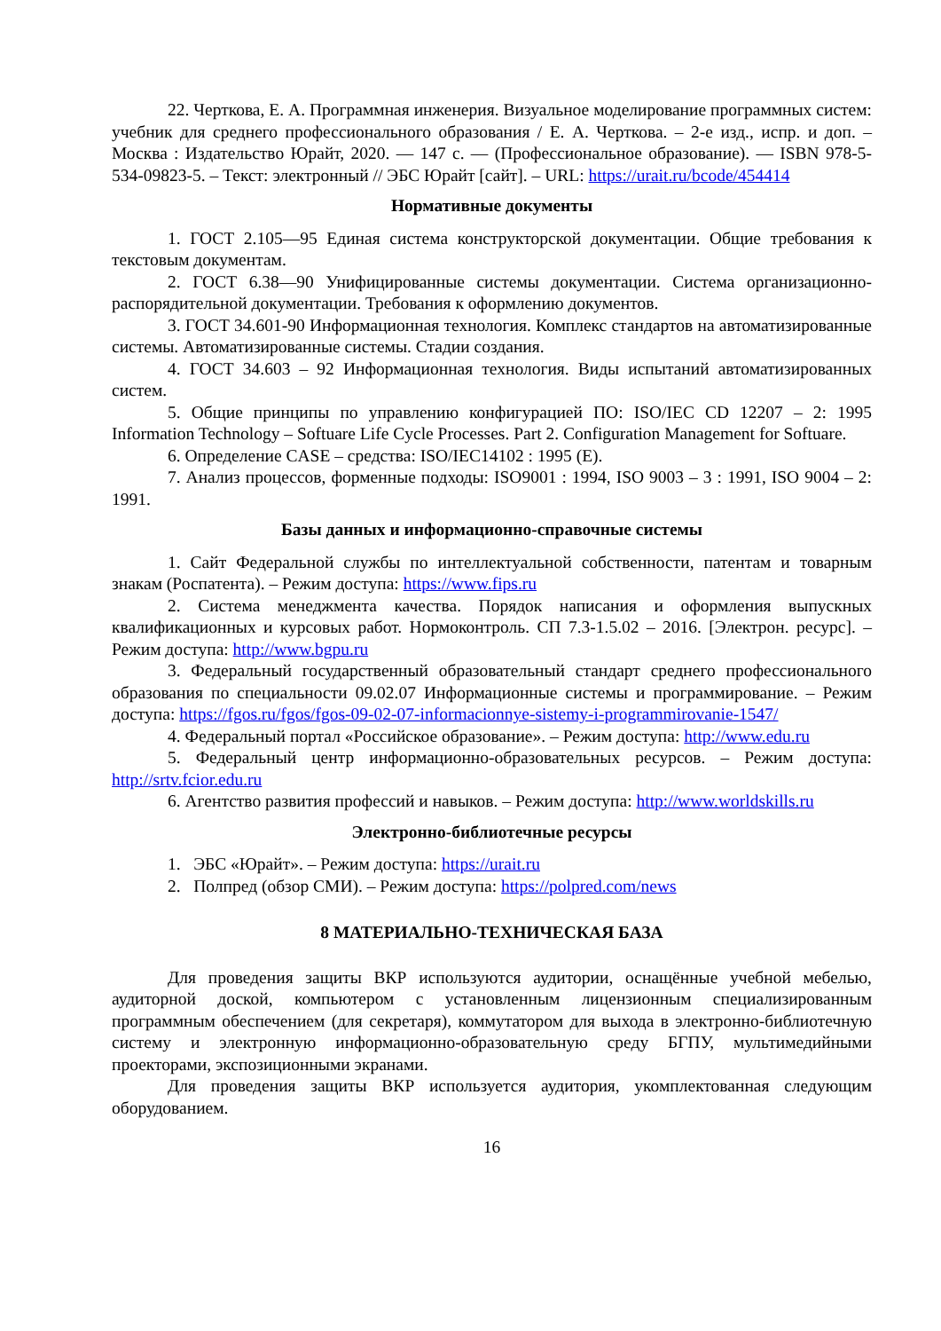22. Черткова, Е. А. Программная инженерия. Визуальное моделирование программных систем: учебник для среднего профессионального образования / Е. А. Черткова. – 2-е изд., испр. и доп. – Москва : Издательство Юрайт, 2020. — 147 с. — (Профессиональное образование). — ISBN 978-5-534-09823-5. – Текст: электронный // ЭБС Юрайт [сайт]. – URL: https://urait.ru/bcode/454414
Нормативные документы
1. ГОСТ 2.105—95 Единая система конструкторской документации. Общие требования к текстовым документам.
2. ГОСТ 6.38—90 Унифицированные системы документации. Система организационно-распорядительной документации. Требования к оформлению документов.
3. ГОСТ 34.601-90 Информационная технология. Комплекс стандартов на автоматизированные системы. Автоматизированные системы. Стадии создания.
4. ГОСТ 34.603 – 92 Информационная технология. Виды испытаний автоматизированных систем.
5. Общие принципы по управлению конфигурацией ПО: ISO/IEC CD 12207 – 2: 1995 Information Technology – Softuare Life Cycle Processes. Part 2. Configuration Management for Softuare.
6. Определение CASE – средства: ISO/IEC14102 : 1995 (E).
7. Анализ процессов, форменные подходы: ISO9001 : 1994, ISO 9003 – 3 : 1991, ISO 9004 – 2: 1991.
Базы данных и информационно-справочные системы
1. Сайт Федеральной службы по интеллектуальной собственности, патентам и товарным знакам (Роспатента). – Режим доступа: https://www.fips.ru
2. Система менеджмента качества. Порядок написания и оформления выпускных квалификационных и курсовых работ. Нормоконтроль. СП 7.3-1.5.02 – 2016. [Электрон. ресурс]. – Режим доступа: http://www.bgpu.ru
3. Федеральный государственный образовательный стандарт среднего профессионального образования по специальности 09.02.07 Информационные системы и программирование. – Режим доступа: https://fgos.ru/fgos/fgos-09-02-07-informacionnye-sistemy-i-programmirovanie-1547/
4. Федеральный портал «Российское образование». – Режим доступа: http://www.edu.ru
5. Федеральный центр информационно-образовательных ресурсов. – Режим доступа: http://srtv.fcior.edu.ru
6. Агентство развития профессий и навыков. – Режим доступа: http://www.worldskills.ru
Электронно-библиотечные ресурсы
1. ЭБС «Юрайт». – Режим доступа: https://urait.ru
2. Полпред (обзор СМИ). – Режим доступа: https://polpred.com/news
8 МАТЕРИАЛЬНО-ТЕХНИЧЕСКАЯ БАЗА
Для проведения защиты ВКР используются аудитории, оснащённые учебной мебелью, аудиторной доской, компьютером с установленным лицензионным специализированным программным обеспечением (для секретаря), коммутатором для выхода в электронно-библиотечную систему и электронную информационно-образовательную среду БГПУ, мультимедийными проекторами, экспозиционными экранами.
Для проведения защиты ВКР используется аудитория, укомплектованная следующим оборудованием.
16